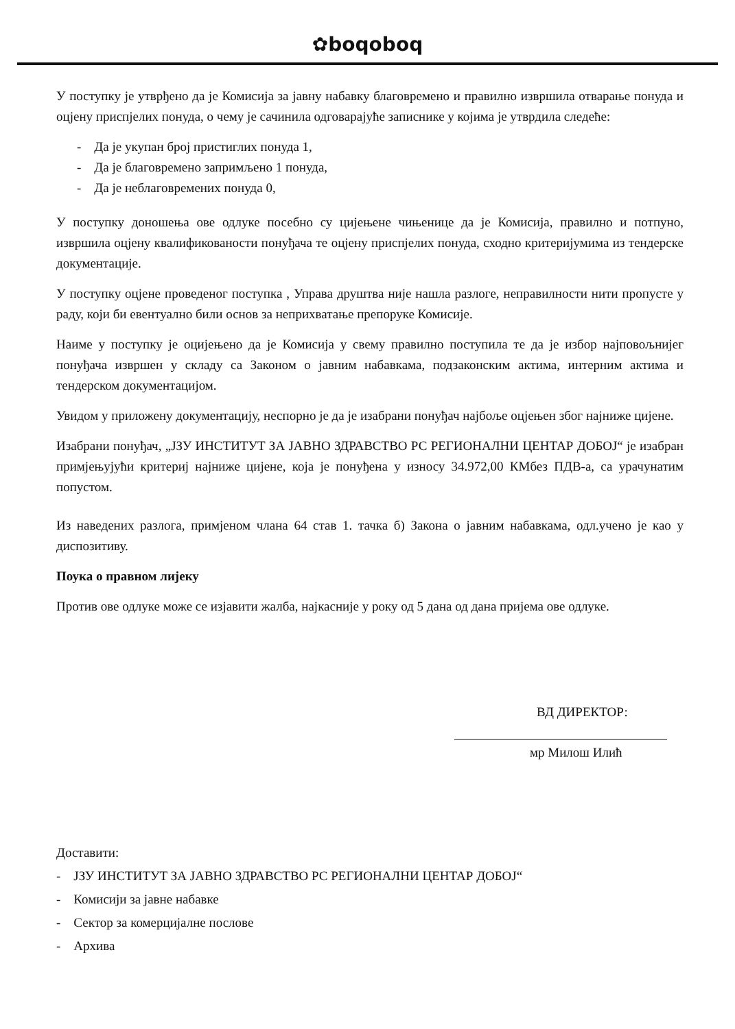✿boqoboq
У поступку је утврђено да је Комисија за јавну набавку благовремено и правилно извршила отварање понуда и оцјену приспјелих понуда, о чему је сачинила одговарајуће записнике у којима је утврдила следеће:
- Да је укупан број пристиглих понуда 1,
- Да је благовремено запримљено 1 понуда,
- Да је неблаговремених понуда 0,
У поступку доношења ове одлуке посебно су цијењене чињенице да је Комисија, правилно и потпуно, извршила оцјену квалификованости понуђача те оцјену приспјелих понуда, сходно критеријумима из тендерске документације.
У поступку оцјене проведеног поступка , Управа друштва није нашла разлоге, неправилности нити пропусте у раду, који би евентуално били основ за неприхватање препоруке Комисије.
Наиме у поступку је оцијењено да је Комисија у свему правилно поступила те да је избор најповољнијег понуђача извршен у складу са Законом о јавним набавкама, подзаконским актима, интерним актима и тендерском документацијом.
Увидом у приложену документацију, неспорно је да је изабрани понуђач најбоље оцјењен због најниже цијене.
Изабрани понуђач, „ЈЗУ ИНСТИТУТ ЗА ЈАВНО ЗДРАВСТВО РС РЕГИОНАЛНИ ЦЕНТАР ДОБОЈ“ је изабран примјењујући критериј најниже цијене, која је понуђена у износу 34.972,00 КМбез ПДВ-а, са урачунатим попустом.
Из наведених разлога, примјеном члана 64 став 1. тачка б) Закона о јавним набавкама, одл.учено је као у диспозитиву.
Поука о правном лијеку
Против ове одлуке може се изјавити жалба, најкасније у року од 5 дана од дана пријема ове одлуке.
ВД ДИРЕКТОР:
мр Милош Илић
Доставити:
- ЈЗУ ИНСТИТУТ ЗА ЈАВНО ЗДРАВСТВО РС РЕГИОНАЛНИ ЦЕНТАР ДОБОЈ“
- Комисији за јавне набавке
- Сектор за комерцијалне послове
- Архива